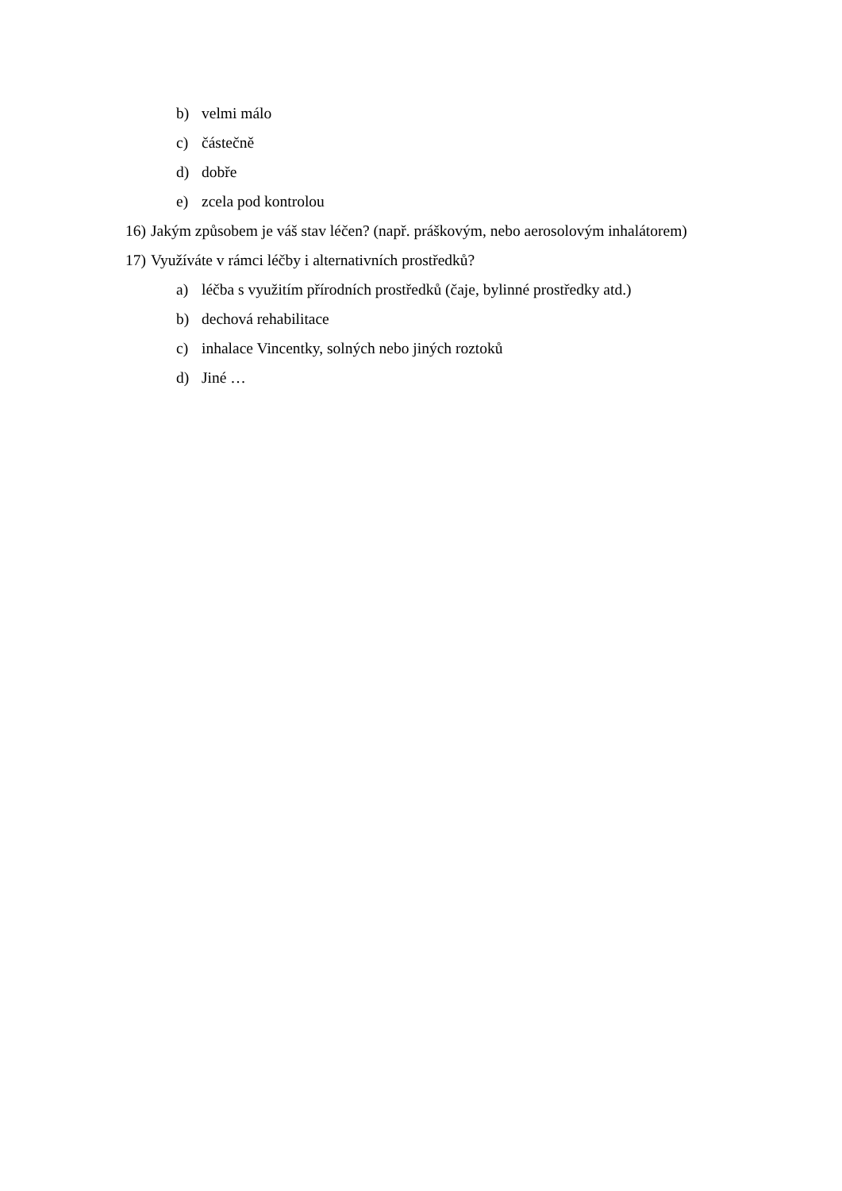b) velmi málo
c) částečně
d) dobře
e) zcela pod kontrolou
16) Jakým způsobem je váš stav léčen? (např. práškovým, nebo aerosolovým inhalátorem)
17) Využíváte v rámci léčby i alternativních prostředků?
a) léčba s využitím přírodních prostředků (čaje, bylinné prostředky atd.)
b) dechová rehabilitace
c) inhalace Vincentky, solných nebo jiných roztoků
d) Jiné …